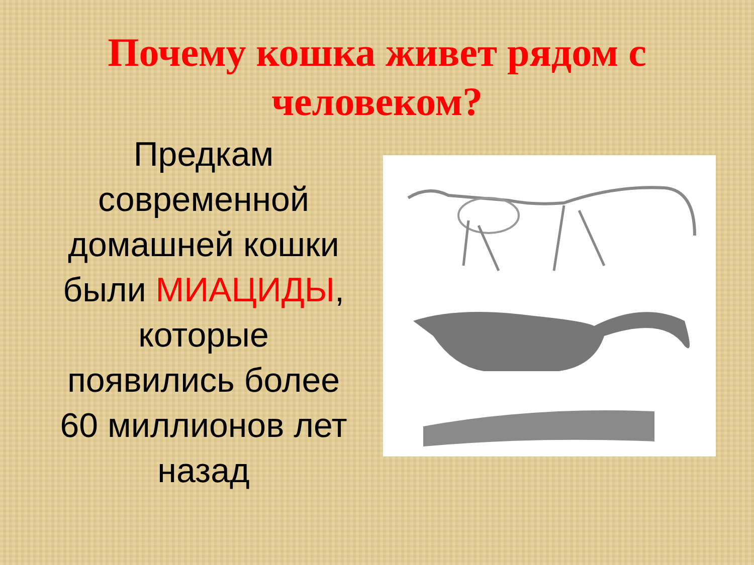Почему кошка живет рядом с человеком?
Предкам
современной
домашней кошки
были МИАЦИДЫ,
которые
появились более
60 миллионов лет
назад